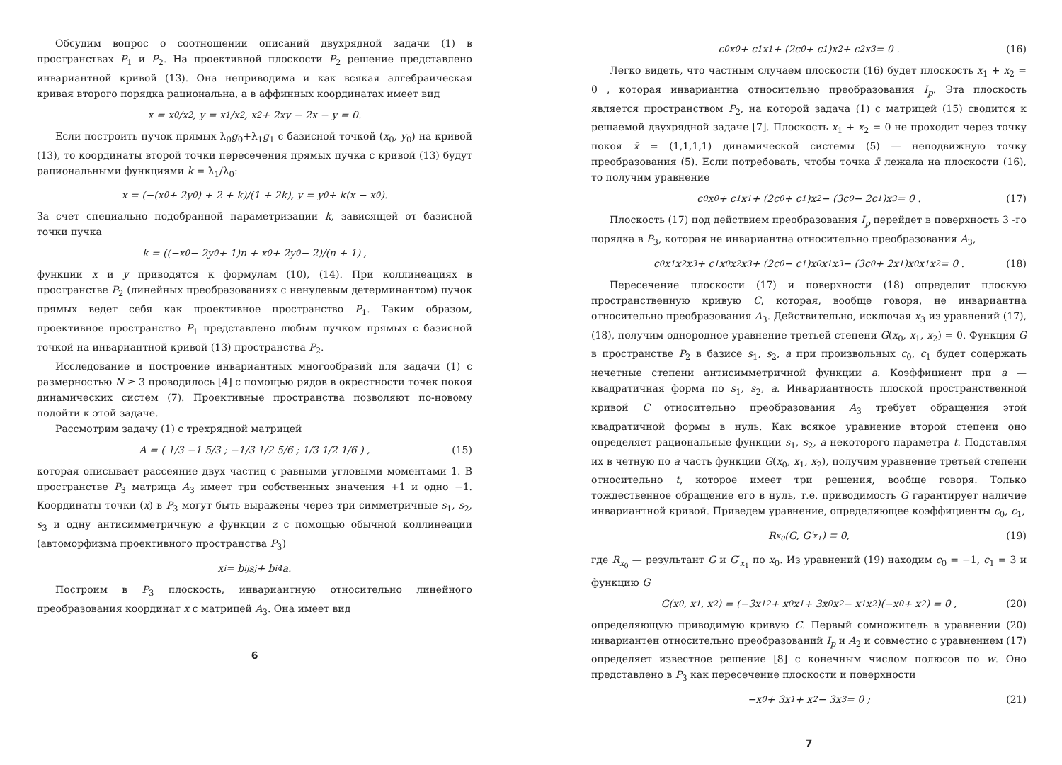Обсудим вопрос о соотношении описаний двухрядной задачи (1) в пространствах P<sub>1</sub> и P<sub>2</sub>. На проективной плоскости P<sub>2</sub> решение представлено инвариантной кривой (13). Она неприводима и как всякая алгебраическая кривая второго порядка рациональна, а в аффинных координатах имеет вид
x = x<sub>0</sub>/x<sub>2</sub>, y = x<sub>1</sub>/x<sub>2</sub>, x<sup>2</sup> + 2xy − 2x − y = 0.
Если построить пучок прямых λ<sub>0</sub>g<sub>0</sub>+λ<sub>1</sub>g<sub>1</sub> с базисной точкой (x<sub>0</sub>, y<sub>0</sub>) на кривой (13), то координаты второй точки пересечения прямых пучка с кривой (13) будут рациональными функциями k = λ<sub>1</sub>/λ<sub>0</sub>:
x = (−(x<sub>0</sub> + 2y<sub>0</sub>) + 2 + k)/(1 + 2k), y = y<sub>0</sub> + k(x − x<sub>0</sub>).
За счет специально подобранной параметризации k, зависящей от базисной точки пучка
k = ((−x<sub>0</sub> − 2y<sub>0</sub> + 1)n + x<sub>0</sub> + 2y<sub>0</sub> − 2)/(n + 1) ,
функции x и y приводятся к формулам (10), (14). При коллинеациях в пространстве P<sub>2</sub> (линейных преобразованиях с ненулевым детерминантом) пучок прямых ведет себя как проективное пространство P<sub>1</sub>. Таким образом, проективное пространство P<sub>1</sub> представлено любым пучком прямых с базисной точкой на инвариантной кривой (13) пространства P<sub>2</sub>.
Исследование и построение инвариантных многообразий для задачи (1) с размерностью N ≥ 3 проводилось [4] с помощью рядов в окрестности точек покоя динамических систем (7). Проективные пространства позволяют по-новому подойти к этой задаче.
Рассмотрим задачу (1) с трехрядной матрицей
A = ( 1/3 −1 5/3 ; −1/3 1/2 5/6 ; 1/3 1/2 1/6 ) , (15)
которая описывает рассеяние двух частиц с равными угловыми моментами 1. В пространстве P<sub>3</sub> матрица A<sub>3</sub> имеет три собственных значения +1 и одно −1. Координаты точки (x) в P<sub>3</sub> могут быть выражены через три симметричные s<sub>1</sub>, s<sub>2</sub>, s<sub>3</sub> и одну антисимметричную a функции z с помощью обычной коллинеации (автоморфизма проективного пространства P<sub>3</sub>)
x<sub>i</sub> = b<sub>ij</sub>s<sub>j</sub> + b<sub>i4</sub>a.
Построим в P<sub>3</sub> плоскость, инвариантную относительно линейного преобразования координат x с матрицей A<sub>3</sub>. Она имеет вид
6
c<sub>0</sub>x<sub>0</sub> + c<sub>1</sub>x<sub>1</sub> + (2c<sub>0</sub> + c<sub>1</sub>)x<sub>2</sub> + c<sub>2</sub>x<sub>3</sub> = 0 . (16)
Легко видеть, что частным случаем плоскости (16) будет плоскость x<sub>1</sub> + x<sub>2</sub> = 0 , которая инвариантна относительно преобразования I<sub>p</sub>. Эта плоскость является пространством P<sub>2</sub>, на которой задача (1) с матрицей (15) сводится к решаемой двухрядной задаче [7]. Плоскость x<sub>1</sub> + x<sub>2</sub> = 0 не проходит через точку покоя x̄ = (1,1,1,1) динамической системы (5) — неподвижную точку преобразования (5). Если потребовать, чтобы точка x̄ лежала на плоскости (16), то получим уравнение
c<sub>0</sub>x<sub>0</sub> + c<sub>1</sub>x<sub>1</sub> + (2c<sub>0</sub> + c<sub>1</sub>)x<sub>2</sub> − (3c<sub>0</sub> − 2c<sub>1</sub>)x<sub>3</sub> = 0 . (17)
Плоскость (17) под действием преобразования I<sub>p</sub> перейдет в поверхность 3 -го порядка в P<sub>3</sub>, которая не инвариантна относительно преобразования A<sub>3</sub>,
c<sub>0</sub>x<sub>1</sub>x<sub>2</sub>x<sub>3</sub> + c<sub>1</sub>x<sub>0</sub>x<sub>2</sub>x<sub>3</sub> + (2c<sub>0</sub> − c<sub>1</sub>)x<sub>0</sub>x<sub>1</sub>x<sub>3</sub> − (3c<sub>0</sub> + 2x<sub>1</sub>)x<sub>0</sub>x<sub>1</sub>x<sub>2</sub> = 0 . (18)
Пересечение плоскости (17) и поверхности (18) определит плоскую пространственную кривую C, которая, вообще говоря, не инвариантна относительно преобразования A<sub>3</sub>. Действительно, исключая x<sub>3</sub> из уравнений (17), (18), получим однородное уравнение третьей степени G(x<sub>0</sub>, x<sub>1</sub>, x<sub>2</sub>) = 0. Функция G в пространстве P<sub>2</sub> в базисе s<sub>1</sub>, s<sub>2</sub>, a при произвольных c<sub>0</sub>, c<sub>1</sub> будет содержать нечетные степени антисимметричной функции a. Коэффициент при a — квадратичная форма по s<sub>1</sub>, s<sub>2</sub>, a. Инвариантность плоской пространственной кривой C относительно преобразования A<sub>3</sub> требует обращения этой квадратичной формы в нуль. Как всякое уравнение второй степени оно определяет рациональные функции s<sub>1</sub>, s<sub>2</sub>, a некоторого параметра t. Подставляя их в четную по a часть функции G(x<sub>0</sub>, x<sub>1</sub>, x<sub>2</sub>), получим уравнение третьей степени относительно t, которое имеет три решения, вообще говоря. Только тождественное обращение его в нуль, т.е. приводимость G гарантирует наличие инвариантной кривой. Приведем уравнение, определяющее коэффициенты c<sub>0</sub>, c<sub>1</sub>,
R<sub>x<sub>0</sub></sub>(G, G′<sub>x<sub>1</sub></sub>) ≡ 0, (19)
где R<sub>x<sub>0</sub></sub> — результант G и G′<sub>x<sub>1</sub></sub> по x<sub>0</sub>. Из уравнений (19) находим c<sub>0</sub> = −1, c<sub>1</sub> = 3 и функцию G
G(x<sub>0</sub>, x<sub>1</sub>, x<sub>2</sub>) = (−3x<sub>1</sub><sup>2</sup> + x<sub>0</sub>x<sub>1</sub> + 3x<sub>0</sub>x<sub>2</sub> − x<sub>1</sub>x<sub>2</sub>)(−x<sub>0</sub> + x<sub>2</sub>) = 0 , (20)
определяющую приводимую кривую C. Первый сомножитель в уравнении (20) инвариантен относительно преобразований I<sub>p</sub> и A<sub>2</sub> и совместно с уравнением (17) определяет известное решение [8] с конечным числом полюсов по w. Оно представлено в P<sub>3</sub> как пересечение плоскости и поверхности
−x<sub>0</sub> + 3x<sub>1</sub> + x<sub>2</sub> − 3x<sub>3</sub> = 0 ; (21)
7